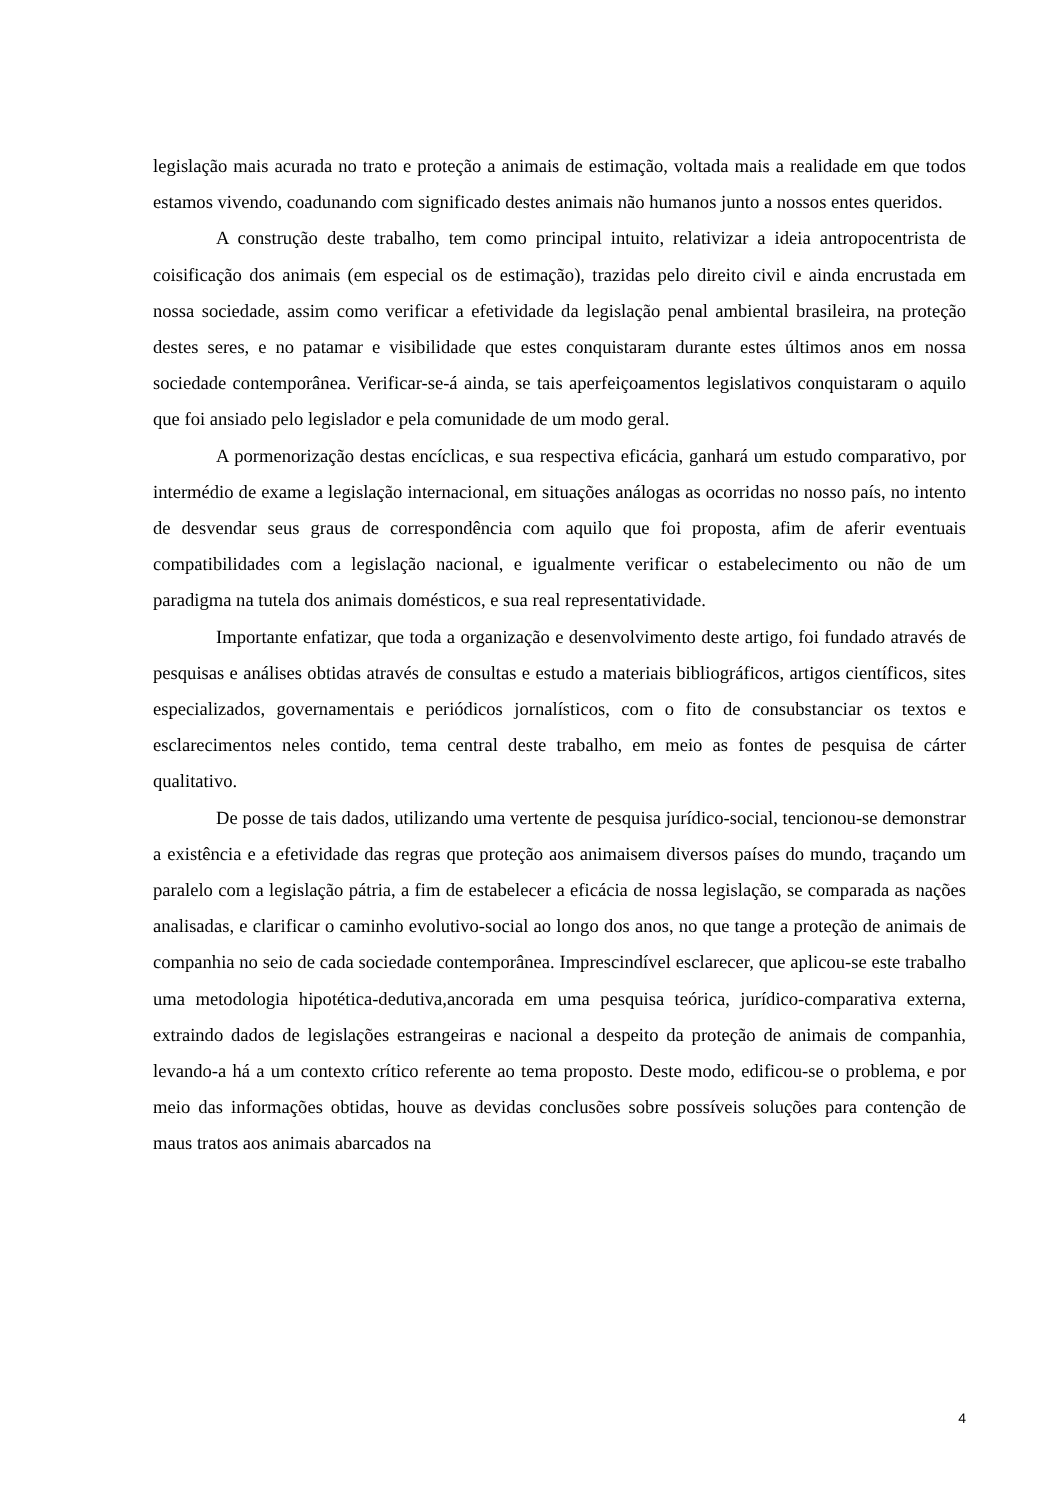legislação mais acurada no trato e proteção a animais de estimação, voltada mais a realidade em que todos estamos vivendo, coadunando com significado destes animais não humanos junto a nossos entes queridos.
A construção deste trabalho, tem como principal intuito, relativizar a ideia antropocentrista de coisificação dos animais (em especial os de estimação), trazidas pelo direito civil e ainda encrustada em nossa sociedade, assim como verificar a efetividade da legislação penal ambiental brasileira, na proteção destes seres, e no patamar e visibilidade que estes conquistaram durante estes últimos anos em nossa sociedade contemporânea. Verificar-se-á ainda, se tais aperfeiçoamentos legislativos conquistaram o aquilo que foi ansiado pelo legislador e pela comunidade de um modo geral.
A pormenorização destas encíclicas, e sua respectiva eficácia, ganhará um estudo comparativo, por intermédio de exame a legislação internacional, em situações análogas as ocorridas no nosso país, no intento de desvendar seus graus de correspondência com aquilo que foi proposta, afim de aferir eventuais compatibilidades com a legislação nacional, e igualmente verificar o estabelecimento ou não de um paradigma na tutela dos animais domésticos, e sua real representatividade.
Importante enfatizar, que toda a organização e desenvolvimento deste artigo, foi fundado através de pesquisas e análises obtidas através de consultas e estudo a materiais bibliográficos, artigos científicos, sites especializados, governamentais e periódicos jornalísticos, com o fito de consubstanciar os textos e esclarecimentos neles contido, tema central deste trabalho, em meio as fontes de pesquisa de cárter qualitativo.
De posse de tais dados, utilizando uma vertente de pesquisa jurídico-social, tencionou-se demonstrar a existência e a efetividade das regras que proteção aos animaisem diversos países do mundo, traçando um paralelo com a legislação pátria, a fim de estabelecer a eficácia de nossa legislação, se comparada as nações analisadas, e clarificar o caminho evolutivo-social ao longo dos anos, no que tange a proteção de animais de companhia no seio de cada sociedade contemporânea. Imprescindível esclarecer, que aplicou-se este trabalho uma metodologia hipotética-dedutiva,ancorada em uma pesquisa teórica, jurídico-comparativa externa, extraindo dados de legislações estrangeiras e nacional a despeito da proteção de animais de companhia, levando-a há a um contexto crítico referente ao tema proposto. Deste modo, edificou-se o problema, e por meio das informações obtidas, houve as devidas conclusões sobre possíveis soluções para contenção de maus tratos aos animais abarcados na
4